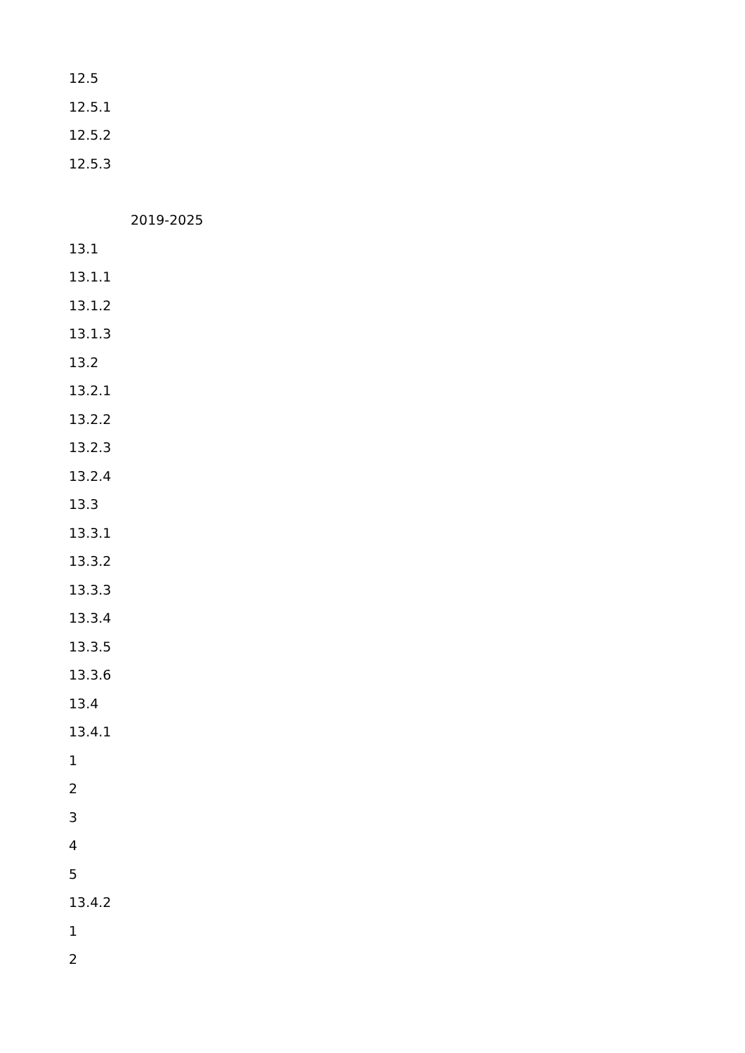12.5
12.5.1
12.5.2
12.5.3
2019-2025
13.1
13.1.1
13.1.2
13.1.3
13.2
13.2.1
13.2.2
13.2.3
13.2.4
13.3
13.3.1
13.3.2
13.3.3
13.3.4
13.3.5
13.3.6
13.4
13.4.1
1
2
3
4
5
13.4.2
1
2